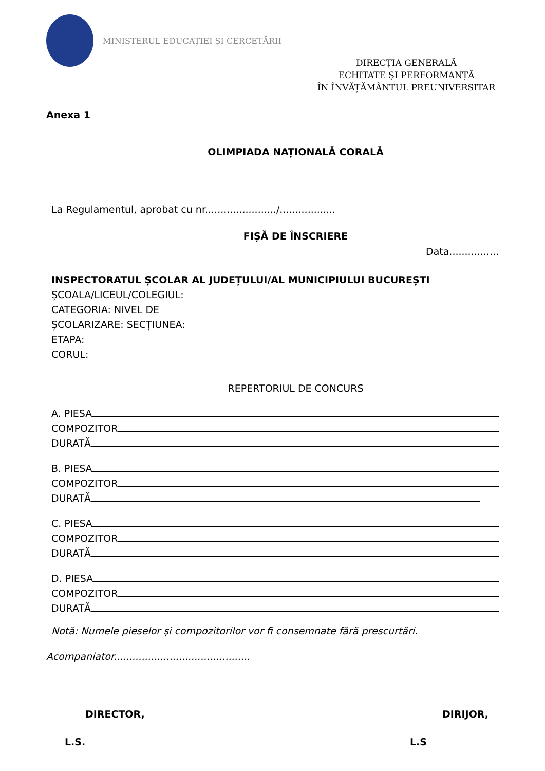MINISTERUL EDUCAȚIEI ȘI CERCETĂRII
DIRECȚIA GENERALĂ
ECHITATE ȘI PERFORMANȚĂ
ÎN ÎNVĂȚĂMÂNTUL PREUNIVERSITAR
Anexa 1
OLIMPIADA NAȚIONALĂ CORALĂ
La Regulamentul, aprobat cu nr......................./..................
FIȘĂ DE ÎNSCRIERE
Data................
INSPECTORATUL ȘCOLAR AL JUDEȚULUI/AL MUNICIPIULUI BUCUREȘTI
ȘCOALA/LICEUL/COLEGIUL:
CATEGORIA: NIVEL DE
ȘCOLARIZARE: SECȚIUNEA:
ETAPA:
CORUL:
REPERTORIUL DE CONCURS
A. PIESA
COMPOZITOR
DURATĂ
B. PIESA
COMPOZITOR
DURATĂ
C. PIESA
COMPOZITOR
DURATĂ
D. PIESA
COMPOZITOR
DURATĂ
Notă: Numele pieselor și compozitorilor vor fi consemnate fără prescurtări.
Acompaniator............................................
DIRECTOR, DIRIJOR,
L.S. L.S